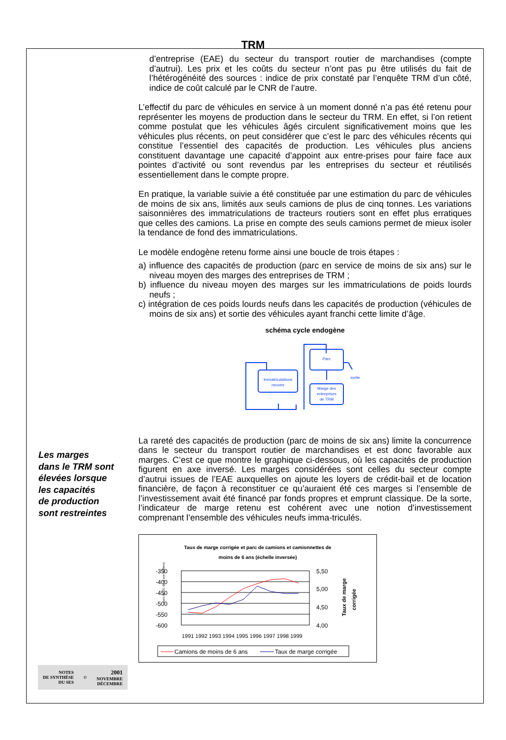TRM
d’entreprise (EAE) du secteur du transport routier de marchandises (compte d’autrui). Les prix et les coûts du secteur n’ont pas pu être utilisés du fait de l’hétérogénéité des sources : indice de prix constaté par l’enquête TRM d’un côté, indice de coût calculé par le CNR de l’autre.
L’effectif du parc de véhicules en service à un moment donné n’a pas été retenu pour représenter les moyens de production dans le secteur du TRM. En effet, si l’on retient comme postulat que les véhicules âgés circulent significativement moins que les véhicules plus récents, on peut considérer que c’est le parc des véhicules récents qui constitue l’essentiel des capacités de production. Les véhicules plus anciens constituent davantage une capacité d’appoint aux entre-prises pour faire face aux pointes d’activité ou sont revendus par les entreprises du secteur et réutilisés essentiellement dans le compte propre.
En pratique, la variable suivie a été constituée par une estimation du parc de véhicules de moins de six ans, limités aux seuls camions de plus de cinq tonnes. Les variations saisonnières des immatriculations de tracteurs routiers sont en effet plus erratiques que celles des camions. La prise en compte des seuls camions permet de mieux isoler la tendance de fond des immatriculations.
Le modèle endogène retenu forme ainsi une boucle de trois étapes :
a) influence des capacités de production (parc en service de moins de six ans) sur le niveau moyen des marges des entreprises de TRM ;
b) influence du niveau moyen des marges sur les immatriculations de poids lourds neufs ;
c) intégration de ces poids lourds neufs dans les capacités de production (véhicules de moins de six ans) et sortie des véhicules ayant franchi cette limite d’âge.
schéma cycle endogène
Immatriculations
neuves
Parc
Marge des
entreprises
de TRM
sortie
La rareté des capacités de production (parc de moins de six ans) limite la concurrence dans le secteur du transport routier de marchandises et est donc favorable aux marges. C’est ce que montre le graphique ci-dessous, où les capacités de production figurent en axe inversé. Les marges considérées sont celles du secteur compte d’autrui issues de l’EAE auxquelles on ajoute les loyers de crédit-bail et de location financière, de façon à reconstituer ce qu’auraient été ces marges si l’ensemble de l’investissement avait été financé par fonds propres et emprunt classique. De la sorte, l’indicateur de marge retenu est cohérent avec une notion d’investissement comprenant l’ensemble des véhicules neufs imma-triculés.
Taux de marge corrigée et parc de camions et camionnettes de
moins de 6 ans (échelle inversée)
parc de CC de -6 ans (milliers)
-350
-400
-450
-500
-550
-600
5,50
5,00
4,50
4,00
1991 1992 1993 1994 1995 1996 1997 1998 1999
Taux de marge
corrigée
Camions de moins de 6 ans
Taux de marge corrigée
Les marges
dans le TRM sont
élevées lorsque
les capacités
de production
sont restreintes
NOTES
DE SYNTHÈSE
DU SES
©
2001
NOVEMBRE
DÉCEMBRE